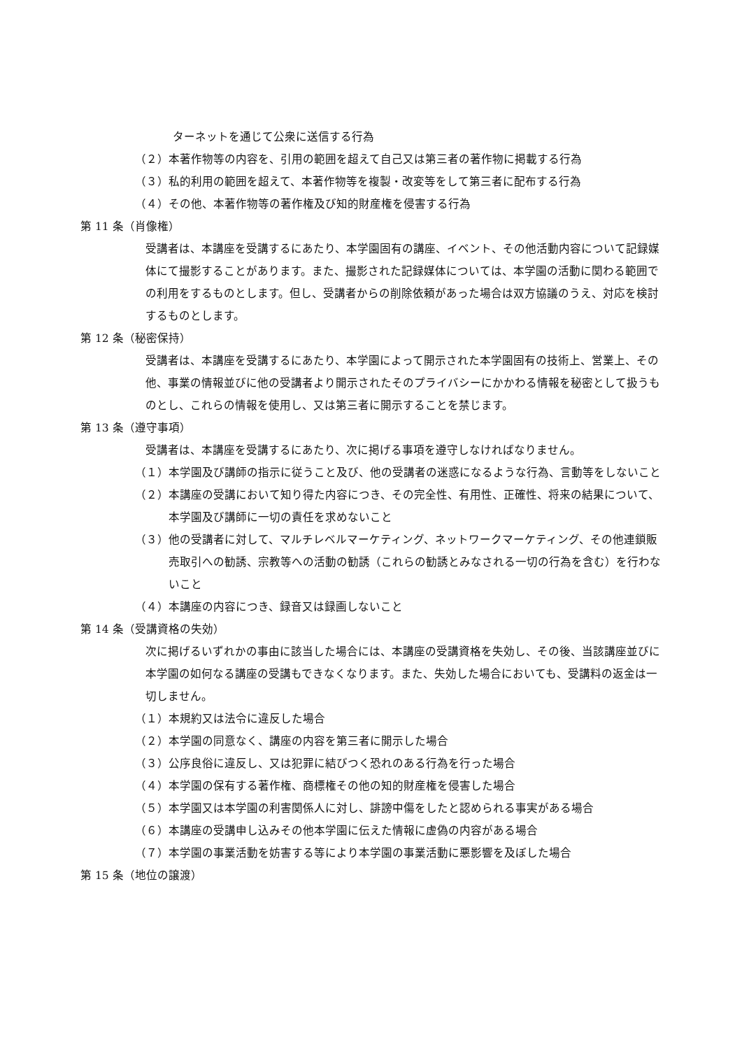ターネットを通じて公衆に送信する行為
（２）本著作物等の内容を、引用の範囲を超えて自己又は第三者の著作物に掲載する行為
（３）私的利用の範囲を超えて、本著作物等を複製・改変等をして第三者に配布する行為
（４）その他、本著作物等の著作権及び知的財産権を侵害する行為
第 11 条（肖像権）
受講者は、本講座を受講するにあたり、本学園固有の講座、イベント、その他活動内容について記録媒体にて撮影することがあります。また、撮影された記録媒体については、本学園の活動に関わる範囲での利用をするものとします。但し、受講者からの削除依頼があった場合は双方協議のうえ、対応を検討するものとします。
第 12 条（秘密保持）
受講者は、本講座を受講するにあたり、本学園によって開示された本学園固有の技術上、営業上、その他、事業の情報並びに他の受講者より開示されたそのプライバシーにかかわる情報を秘密として扱うものとし、これらの情報を使用し、又は第三者に開示することを禁じます。
第 13 条（遵守事項）
受講者は、本講座を受講するにあたり、次に掲げる事項を遵守しなければなりません。
（１）本学園及び講師の指示に従うこと及び、他の受講者の迷惑になるような行為、言動等をしないこと
（２）本講座の受講において知り得た内容につき、その完全性、有用性、正確性、将来の結果について、本学園及び講師に一切の責任を求めないこと
（３）他の受講者に対して、マルチレベルマーケティング、ネットワークマーケティング、その他連鎖販売取引への勧誘、宗教等への活動の勧誘（これらの勧誘とみなされる一切の行為を含む）を行わないこと
（４）本講座の内容につき、録音又は録画しないこと
第 14 条（受講資格の失効）
次に掲げるいずれかの事由に該当した場合には、本講座の受講資格を失効し、その後、当該講座並びに本学園の如何なる講座の受講もできなくなります。また、失効した場合においても、受講料の返金は一切しません。
（１）本規約又は法令に違反した場合
（２）本学園の同意なく、講座の内容を第三者に開示した場合
（３）公序良俗に違反し、又は犯罪に結びつく恐れのある行為を行った場合
（４）本学園の保有する著作権、商標権その他の知的財産権を侵害した場合
（５）本学園又は本学園の利害関係人に対し、誹謗中傷をしたと認められる事実がある場合
（６）本講座の受講申し込みその他本学園に伝えた情報に虚偽の内容がある場合
（７）本学園の事業活動を妨害する等により本学園の事業活動に悪影響を及ぼした場合
第 15 条（地位の譲渡）